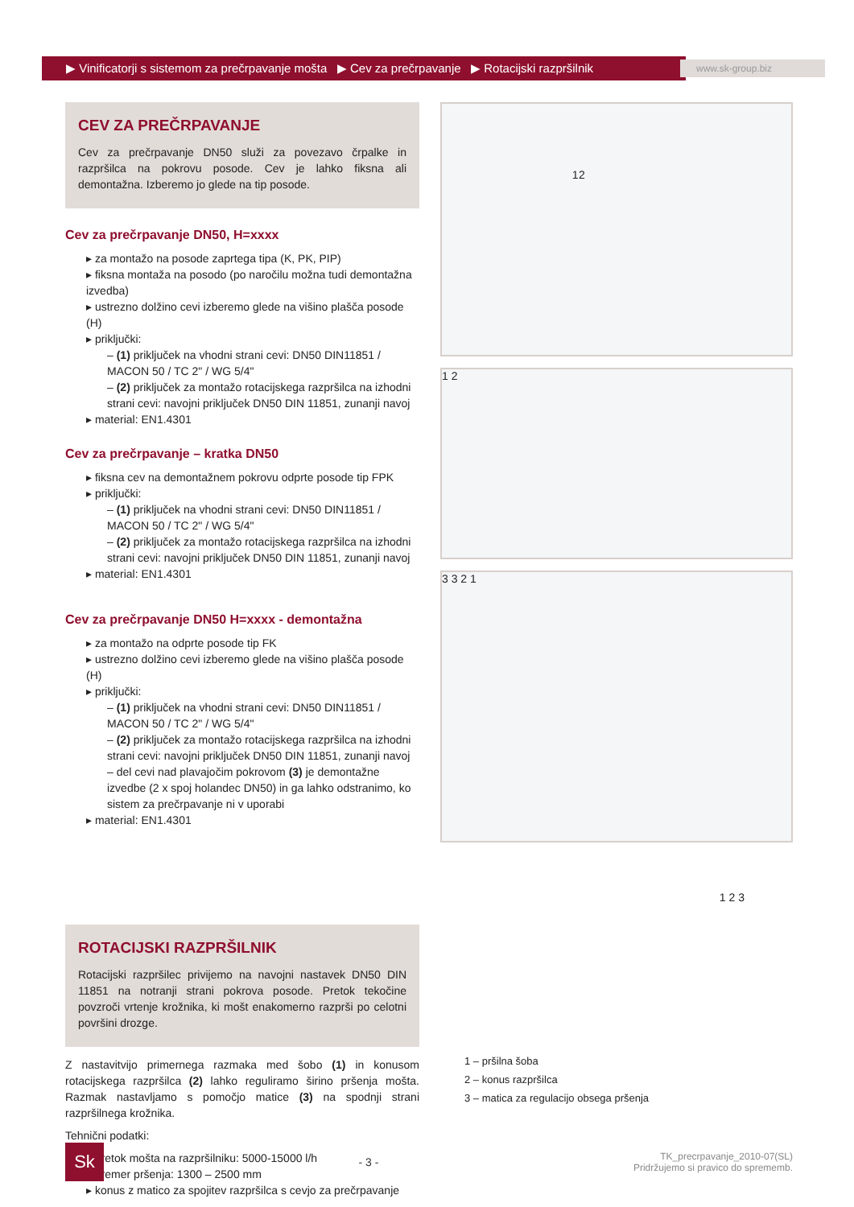▶ Vinificatorji s sistemom za prečrpavanje mošta ▶ Cev za prečrpavanje ▶ Rotacijski razpršilnik
www.sk-group.biz
CEV ZA PREČRPAVANJE
Cev za prečrpavanje DN50 služi za povezavo črpalke in razpršilca na pokrovu posode. Cev je lahko fiksna ali demontažna. Izberemo jo glede na tip posode.
Cev za prečrpavanje DN50, H=xxxx
▸ za montažo na posode zaprtega tipa (K, PK, PIP)
▸ fiksna montaža na posodo (po naročilu možna tudi demontažna izvedba)
▸ ustrezno dolžino cevi izberemo glede na višino plašča posode (H)
▸ priključki:
– (1) priključek na vhodni strani cevi: DN50 DIN11851 / MACON 50 / TC 2" / WG 5/4"
– (2) priključek za montažo rotacijskega razpršilca na izhodni strani cevi: navojni priključek DN50 DIN 11851, zunanji navoj
▸ material: EN1.4301
Cev za prečrpavanje – kratka DN50
▸ fiksna cev na demontažnem pokrovu odprte posode tip FPK
▸ priključki:
– (1) priključek na vhodni strani cevi: DN50 DIN11851 / MACON 50 / TC 2" / WG 5/4"
– (2) priključek za montažo rotacijskega razpršilca na izhodni strani cevi: navojni priključek DN50 DIN 11851, zunanji navoj
▸ material: EN1.4301
Cev za prečrpavanje DN50 H=xxxx - demontažna
▸ za montažo na odprte posode tip FK
▸ ustrezno dolžino cevi izberemo glede na višino plašča posode (H)
▸ priključki:
– (1) priključek na vhodni strani cevi: DN50 DIN11851 / MACON 50 / TC 2" / WG 5/4"
– (2) priključek za montažo rotacijskega razpršilca na izhodni strani cevi: navojni priključek DN50 DIN 11851, zunanji navoj
– del cevi nad plavajočim pokrovom (3) je demontažne izvedbe (2 x spoj holandec DN50) in ga lahko odstranimo, ko sistem za prečrpavanje ni v uporabi
▸ material: EN1.4301
ROTACIJSKI RAZPRŠILNIK
Rotacijski razpršilec privijemo na navojni nastavek DN50 DIN 11851 na notranji strani pokrova posode. Pretok tekočine povzroči vrtenje krožnika, ki mošt enakomerno razprši po celotni površini drozge.
Z nastavitvijo primernega razmaka med šobo (1) in konusom rotacijskega razpršilca (2) lahko reguliramo širino pršenja mošta. Razmak nastavljamo s pomočjo matice (3) na spodnji strani razpršilnega krožnika.
Tehnični podatki:
▸ pretok mošta na razpršilniku: 5000-15000 l/h
▸ premer pršenja: 1300 – 2500 mm
▸ konus z matico za spojitev razpršilca s cevjo za prečrpavanje
2 1
1 2
3 3 2 1
1 2 3
1 – pršilna šoba
2 – konus razpršilca
3 – matica za regulacijo obsega pršenja
Sk
- 3 -
TK_precrpavanje_2010-07(SL)
Pridržujemo si pravico do sprememb.